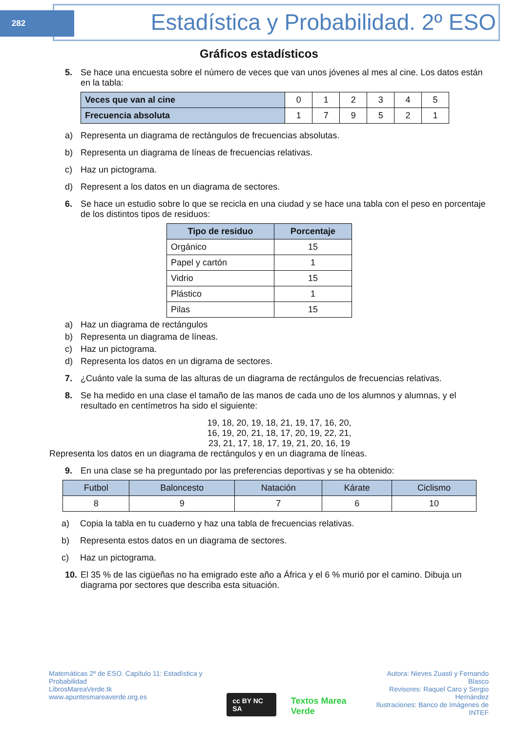282
Estadística y Probabilidad. 2º ESO
Gráficos estadísticos
5. Se hace una encuesta sobre el número de veces que van unos jóvenes al mes al cine. Los datos están en la tabla:
| Veces que van al cine | 0 | 1 | 2 | 3 | 4 | 5 |
| Frecuencia absoluta | 1 | 7 | 9 | 5 | 2 | 1 |
a) Representa un diagrama de rectángulos de frecuencias absolutas.
b) Representa un diagrama de líneas de frecuencias relativas.
c) Haz un pictograma.
d) Represent a los datos en un diagrama de sectores.
6. Se hace un estudio sobre lo que se recicla en una ciudad y se hace una tabla con el peso en porcentaje de los distintos tipos de residuos:
| Tipo de residuo | Porcentaje |
| --- | --- |
| Orgánico | 15 |
| Papel y cartón | 1 |
| Vidrio | 15 |
| Plástico | 1 |
| Pilas | 15 |
a) Haz un diagrama de rectángulos
b) Representa un diagrama de líneas.
c) Haz un pictograma.
d) Representa los datos en un digrama de sectores.
7. ¿Cuánto vale la suma de las alturas de un diagrama de rectángulos de frecuencias relativas.
8. Se ha medido en una clase el tamaño de las manos de cada uno de los alumnos y alumnas, y el resultado en centímetros ha sido el siguiente:
19, 18, 20, 19, 18, 21, 19, 17, 16, 20,
16, 19, 20, 21, 18, 17, 20, 19, 22, 21,
23, 21, 17, 18, 17, 19, 21, 20, 16, 19
Representa los datos en un diagrama de rectángulos y en un diagrama de líneas.
9. En una clase se ha preguntado por las preferencias deportivas y se ha obtenido:
| Futbol | Baloncesto | Natación | Kárate | Ciclismo |
| 8 | 9 | 7 | 6 | 10 |
a) Copia la tabla en tu cuaderno y haz una tabla de frecuencias relativas.
b) Representa estos datos en un diagrama de sectores.
c) Haz un pictograma.
10.
El 35 % de las cigüeñas no ha emigrado este año a África y el 6 % murió por el camino. Dibuja un diagrama por sectores que describa esta situación.
Matemáticas 2º de ESO. Capítulo 11: Estadística y Probabilidad
LibrosMareaVerde.tk
www.apuntesmareaverde.org.es
cc BY NC SA Textos Marea Verde
Autora: Nieves Zuasti y Fernando Blasco
Revisores: Raquel Caro y Sergio Hernández
Ilustraciones: Banco de Imágenes de INTEF